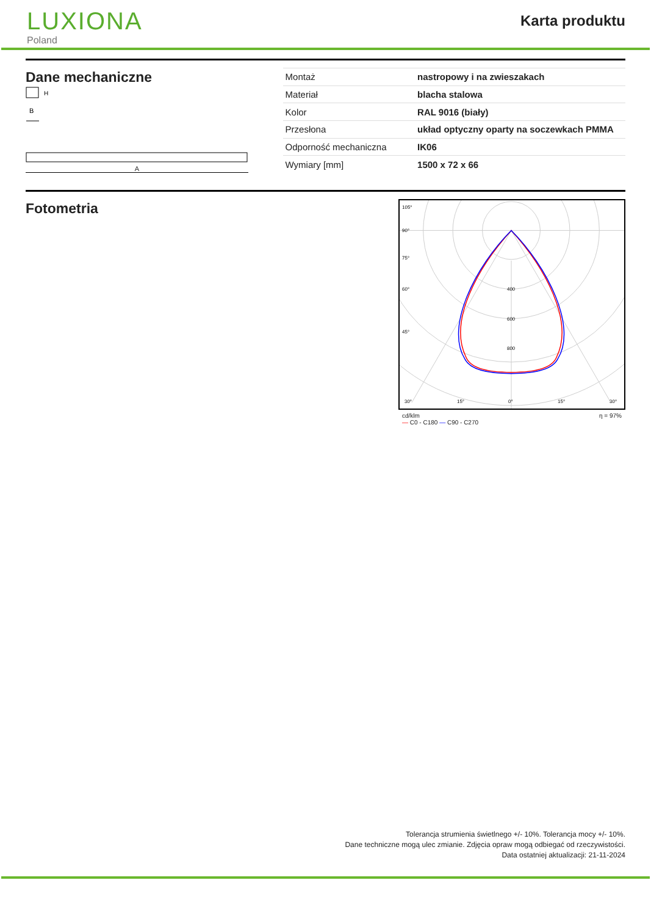LUXIONA
Poland
Karta produktu
Dane mechaniczne
H
B
A
| Montaż | nastropowy i na zwieszakach |
| Materiał | blacha stalowa |
| Kolor | RAL 9016 (biały) |
| Przesłona | układ optyczny oparty na soczewkach PMMA |
| Odporność mechaniczna | IK06 |
| Wymiary [mm] | 1500 x 72 x 66 |
Fotometria
105°
90°
75°
60°
45°
30°
15°
0°
15°
30°
400
600
800
cd/klm
— C0 - C180 — C90 - C270 η = 97%
Tolerancja strumienia świetlnego +/- 10%. Tolerancja mocy +/- 10%.
Dane techniczne mogą ulec zmianie. Zdjęcia opraw mogą odbiegać od rzeczywistości.
Data ostatniej aktualizacji: 21-11-2024